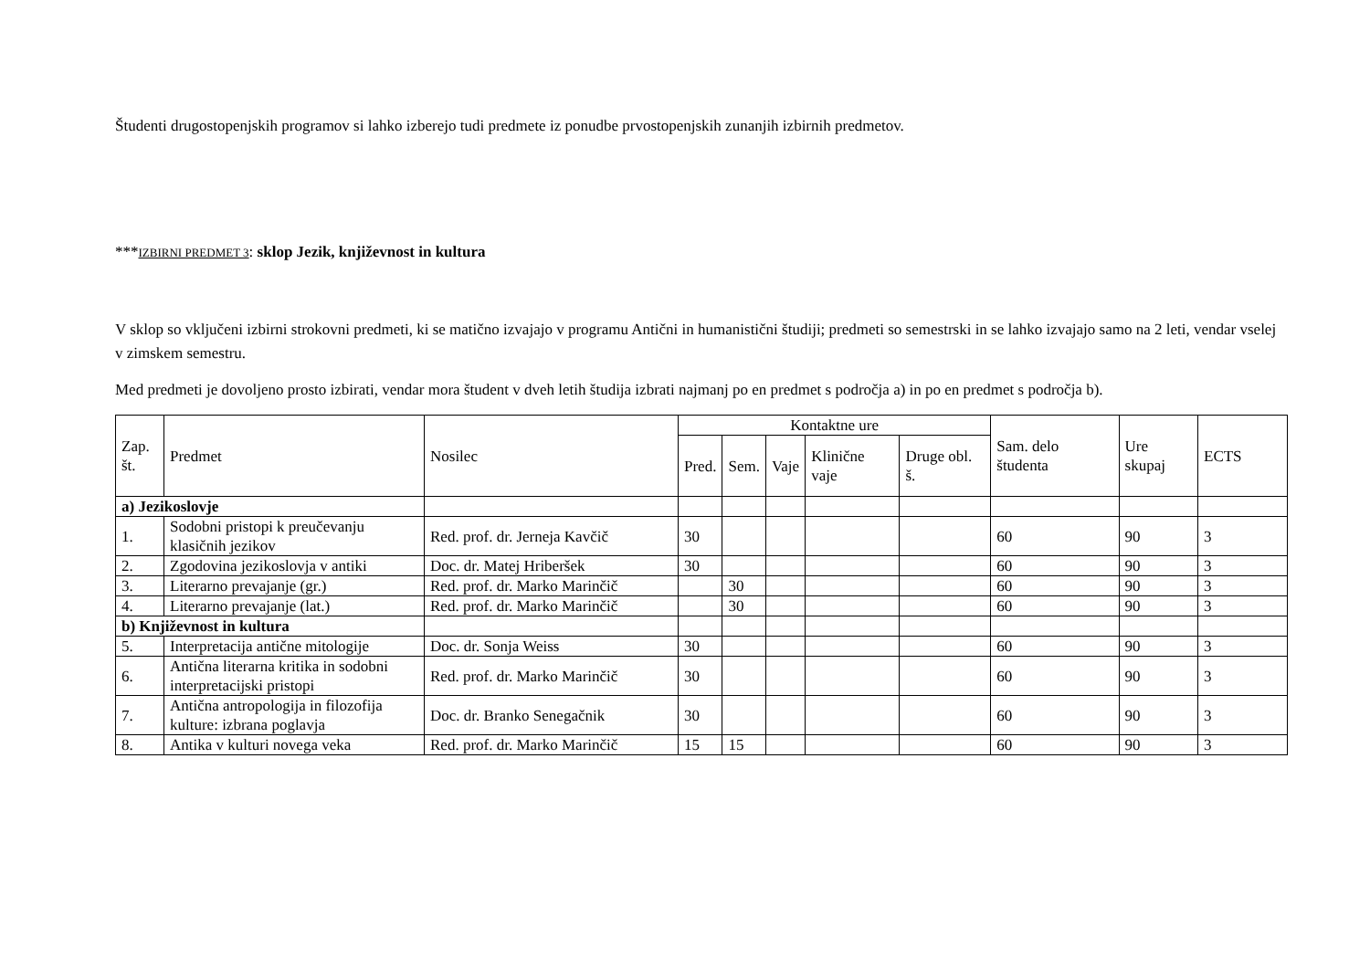Študenti drugostopenjskih programov si lahko izberejo tudi predmete iz ponudbe prvostopenjskih zunanjih izbirnih predmetov.
***IZBIRNI PREDMET 3: sklop Jezik, književnost in kultura
V sklop so vključeni izbirni strokovni predmeti, ki se matično izvajajo v programu Antični in humanistični študiji; predmeti so semestrski in se lahko izvajajo samo na 2 leti, vendar vselej v zimskem semestru.
Med predmeti je dovoljeno prosto izbirati, vendar mora študent v dveh letih študija izbrati najmanj po en predmet s področja a) in po en predmet s področja b).
| Zap. št. | Predmet | Nosilec | Kontaktne ure | | | | | Sam. delo študenta | Ure skupaj | ECTS |
| --- | --- | --- | --- | --- | --- | --- | --- | --- | --- | --- |
| | | | Pred. | Sem. | Vaje | Klinične vaje | Druge obl. š. | | | |
| a) Jezikoslovje | | | | | | | | | | |
| 1. | Sodobni pristopi k preučevanju klasičnih jezikov | Red. prof. dr. Jerneja Kavčič | 30 | | | | | 60 | 90 | 3 |
| 2. | Zgodovina jezikoslovja v antiki | Doc. dr. Matej Hriberšek | 30 | | | | | 60 | 90 | 3 |
| 3. | Literarno prevajanje (gr.) | Red. prof. dr. Marko Marinčič | | 30 | | | | 60 | 90 | 3 |
| 4. | Literarno prevajanje (lat.) | Red. prof. dr. Marko Marinčič | | 30 | | | | 60 | 90 | 3 |
| b) Književnost in kultura | | | | | | | | | | |
| 5. | Interpretacija antične mitologije | Doc. dr. Sonja Weiss | 30 | | | | | 60 | 90 | 3 |
| 6. | Antična literarna kritika in sodobni interpretacijski pristopi | Red. prof. dr. Marko Marinčič | 30 | | | | | 60 | 90 | 3 |
| 7. | Antična antropologija in filozofija kulture: izbrana poglavja | Doc. dr. Branko Senegačnik | 30 | | | | | 60 | 90 | 3 |
| 8. | Antika v kulturi novega veka | Red. prof. dr. Marko Marinčič | 15 | 15 | | | | 60 | 90 | 3 |